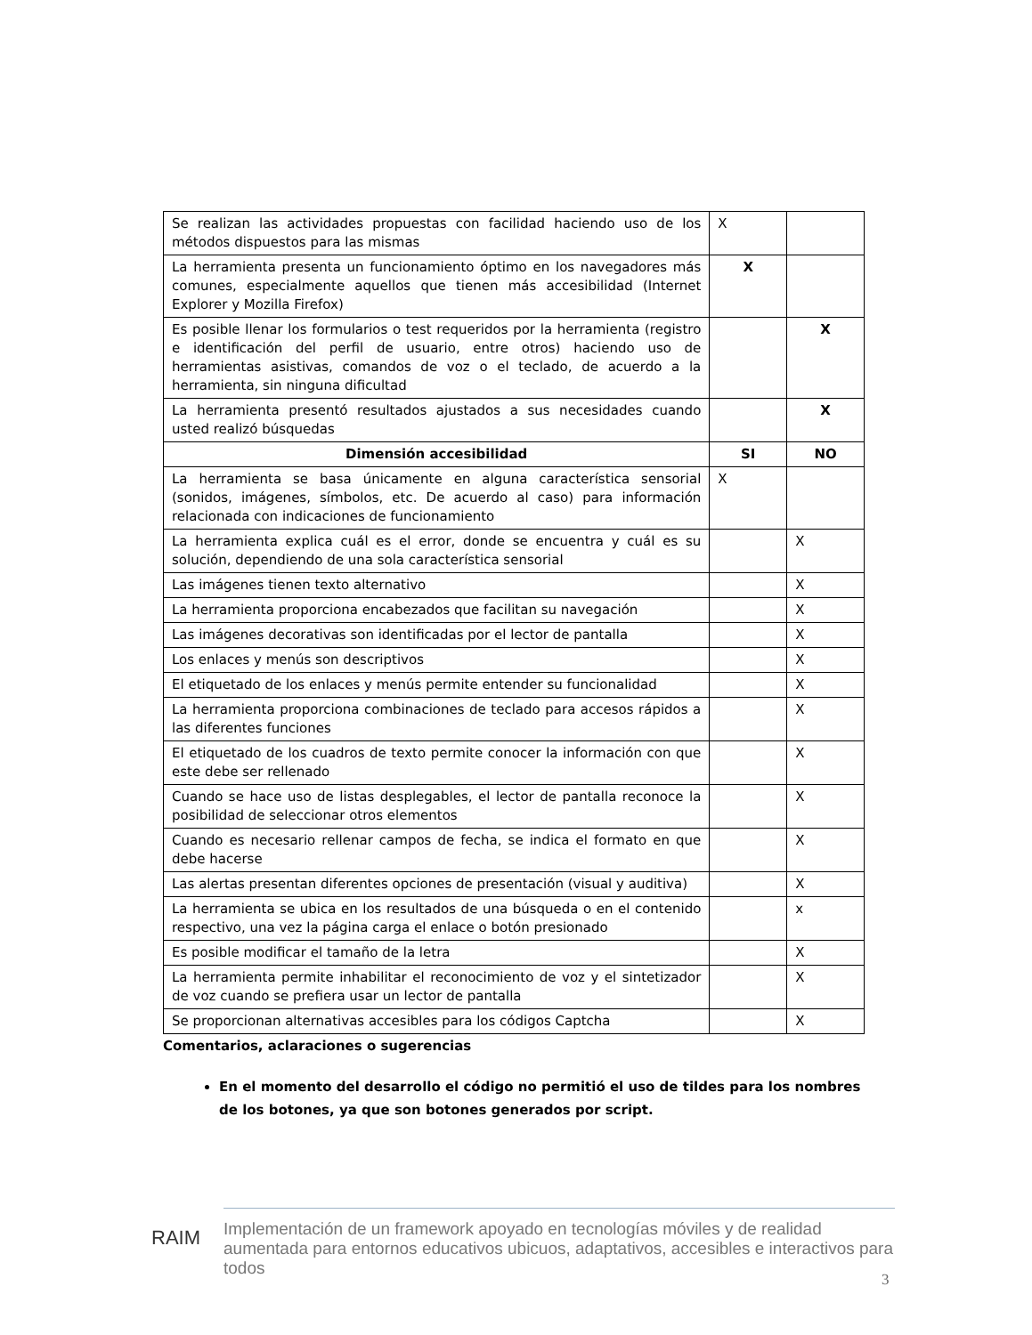| Se realizan las actividades propuestas con facilidad haciendo uso de los métodos dispuestos para las mismas | X | |
| La herramienta presenta un funcionamiento óptimo en los navegadores más comunes, especialmente aquellos que tienen más accesibilidad (Internet Explorer y Mozilla Firefox) | X | |
| Es posible llenar los formularios o test requeridos por la herramienta (registro e identificación del perfil de usuario, entre otros) haciendo uso de herramientas asistivas, comandos de voz o el teclado, de acuerdo a la herramienta, sin ninguna dificultad | | X |
| La herramienta presentó resultados ajustados a sus necesidades cuando usted realizó búsquedas | | X |
| Dimensión accesibilidad | SI | NO |
| La herramienta se basa únicamente en alguna característica sensorial (sonidos, imágenes, símbolos, etc. De acuerdo al caso) para información relacionada con indicaciones de funcionamiento | X | |
| La herramienta explica cuál es el error, donde se encuentra y cuál es su solución, dependiendo de una sola característica sensorial | | X |
| Las imágenes tienen texto alternativo | | X |
| La herramienta proporciona encabezados que facilitan su navegación | | X |
| Las imágenes decorativas son identificadas por el lector de pantalla | | X |
| Los enlaces y menús son descriptivos | | X |
| El etiquetado de los enlaces y menús permite entender su funcionalidad | | X |
| La herramienta proporciona combinaciones de teclado para accesos rápidos a las diferentes funciones | | X |
| El etiquetado de los cuadros de texto permite conocer la información con que este debe ser rellenado | | X |
| Cuando se hace uso de listas desplegables, el lector de pantalla reconoce la posibilidad de seleccionar otros elementos | | X |
| Cuando es necesario rellenar campos de fecha, se indica el formato en que debe hacerse | | X |
| Las alertas presentan diferentes opciones de presentación (visual y auditiva) | | X |
| La herramienta se ubica en los resultados de una búsqueda o en el contenido respectivo, una vez la página carga el enlace o botón presionado | | x |
| Es posible modificar el tamaño de la letra | | X |
| La herramienta permite inhabilitar el reconocimiento de voz y el sintetizador de voz cuando se prefiera usar un lector de pantalla | | X |
| Se proporcionan alternativas accesibles para los códigos Captcha | | X |
Comentarios, aclaraciones o sugerencias
En el momento del desarrollo el código no permitió el uso de tildes para los nombres de los botones, ya que son botones generados por script.
RAIM
Implementación de un framework apoyado en tecnologías móviles y de realidad aumentada para entornos educativos ubicuos, adaptativos, accesibles e interactivos para todos
3